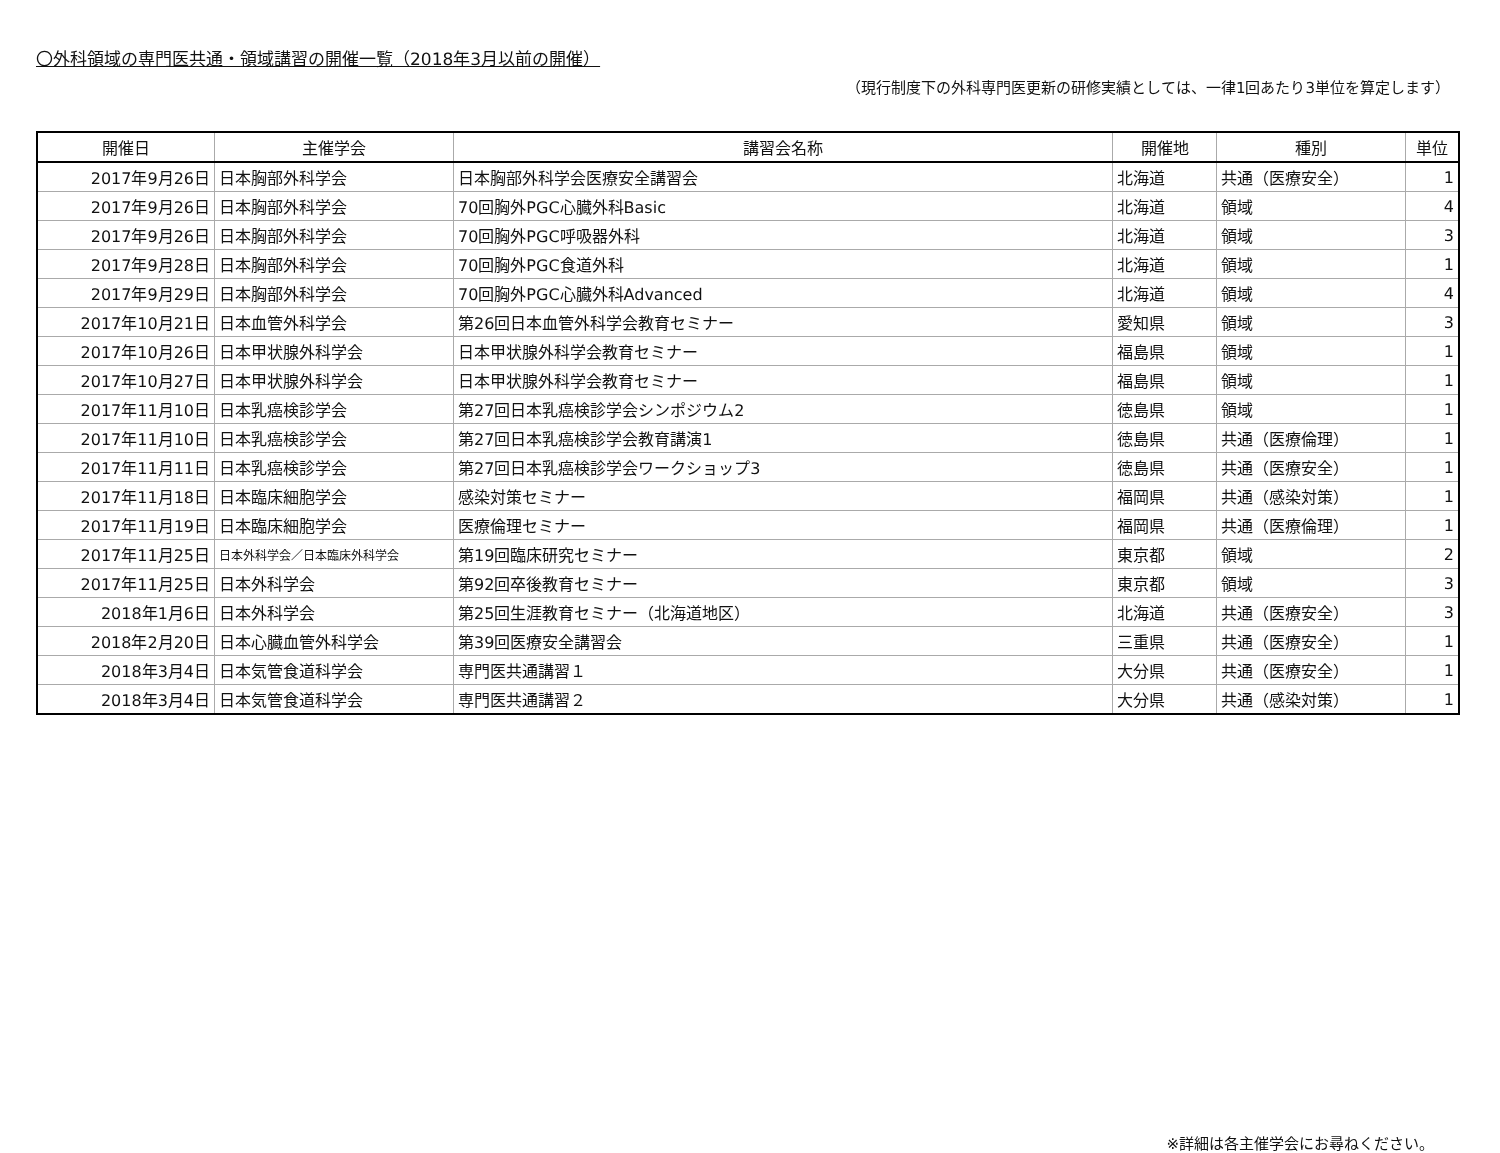〇外科領域の専門医共通・領域講習の開催一覧（2018年3月以前の開催）
（現行制度下の外科専門医更新の研修実績としては、一律1回あたり3単位を算定します）
| 開催日 | 主催学会 | 講習会名称 | 開催地 | 種別 | 単位 |
| --- | --- | --- | --- | --- | --- |
| 2017年9月26日 | 日本胸部外科学会 | 日本胸部外科学会医療安全講習会 | 北海道 | 共通（医療安全） | 1 |
| 2017年9月26日 | 日本胸部外科学会 | 70回胸外PGC心臓外科Basic | 北海道 | 領域 | 4 |
| 2017年9月26日 | 日本胸部外科学会 | 70回胸外PGC呼吸器外科 | 北海道 | 領域 | 3 |
| 2017年9月28日 | 日本胸部外科学会 | 70回胸外PGC食道外科 | 北海道 | 領域 | 1 |
| 2017年9月29日 | 日本胸部外科学会 | 70回胸外PGC心臓外科Advanced | 北海道 | 領域 | 4 |
| 2017年10月21日 | 日本血管外科学会 | 第26回日本血管外科学会教育セミナー | 愛知県 | 領域 | 3 |
| 2017年10月26日 | 日本甲状腺外科学会 | 日本甲状腺外科学会教育セミナー | 福島県 | 領域 | 1 |
| 2017年10月27日 | 日本甲状腺外科学会 | 日本甲状腺外科学会教育セミナー | 福島県 | 領域 | 1 |
| 2017年11月10日 | 日本乳癌検診学会 | 第27回日本乳癌検診学会シンポジウム2 | 徳島県 | 領域 | 1 |
| 2017年11月10日 | 日本乳癌検診学会 | 第27回日本乳癌検診学会教育講演1 | 徳島県 | 共通（医療倫理） | 1 |
| 2017年11月11日 | 日本乳癌検診学会 | 第27回日本乳癌検診学会ワークショップ3 | 徳島県 | 共通（医療安全） | 1 |
| 2017年11月18日 | 日本臨床細胞学会 | 感染対策セミナー | 福岡県 | 共通（感染対策） | 1 |
| 2017年11月19日 | 日本臨床細胞学会 | 医療倫理セミナー | 福岡県 | 共通（医療倫理） | 1 |
| 2017年11月25日 | 日本外科学会／日本臨床外科学会 | 第19回臨床研究セミナー | 東京都 | 領域 | 2 |
| 2017年11月25日 | 日本外科学会 | 第92回卒後教育セミナー | 東京都 | 領域 | 3 |
| 2018年1月6日 | 日本外科学会 | 第25回生涯教育セミナー（北海道地区） | 北海道 | 共通（医療安全） | 3 |
| 2018年2月20日 | 日本心臓血管外科学会 | 第39回医療安全講習会 | 三重県 | 共通（医療安全） | 1 |
| 2018年3月4日 | 日本気管食道科学会 | 専門医共通講習１ | 大分県 | 共通（医療安全） | 1 |
| 2018年3月4日 | 日本気管食道科学会 | 専門医共通講習２ | 大分県 | 共通（感染対策） | 1 |
※詳細は各主催学会にお尋ねください。